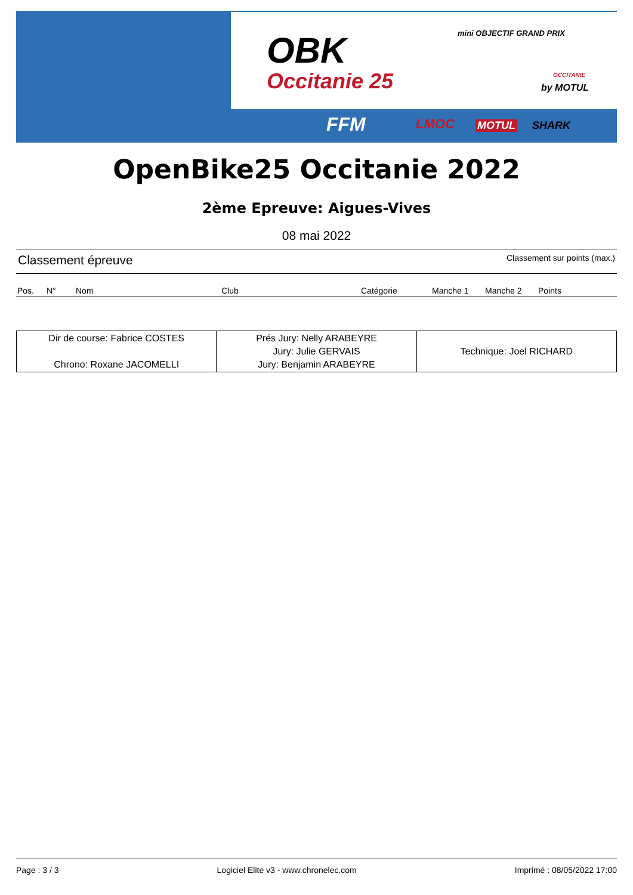OBK
Occitanie 25
mini OBJECTIF GRAND PRIX
OCCITANIE
by MOTUL
FFM LMOC MOTUL SHARK
OpenBike25 Occitanie 2022
2ème Epreuve: Aigues-Vives
08 mai 2022
Classement épreuve Classement sur points (max.)
| Pos. | N° | Nom | Club | Catégorie | Manche 1 | Manche 2 | Points |
| --- | --- | --- | --- | --- | --- | --- | --- |
| Dir de course: Fabrice COSTES Chrono: Roxane JACOMELLI | Prés Jury: Nelly ARABEYRE Jury: Julie GERVAIS Jury: Benjamin ARABEYRE | Technique: Joel RICHARD |
Page : 3 / 3 Logiciel Elite v3 - www.chronelec.com Imprimé : 08/05/2022 17:00